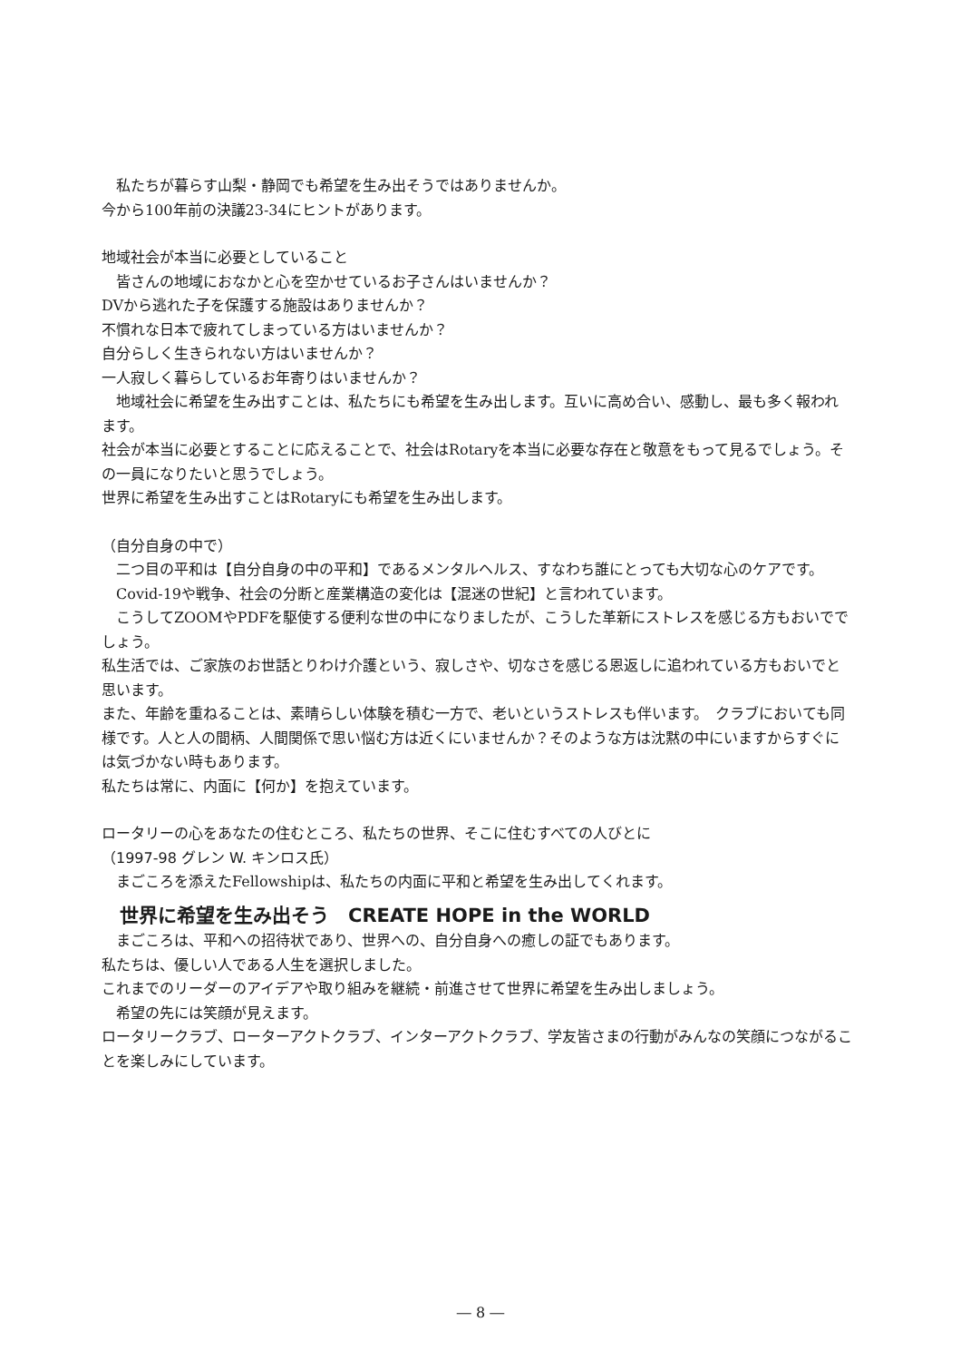私たちが暮らす山梨・静岡でも希望を生み出そうではありませんか。
今から100年前の決議23-34にヒントがあります。
地域社会が本当に必要としていること
皆さんの地域におなかと心を空かせているお子さんはいませんか？
DVから逃れた子を保護する施設はありませんか？
不慣れな日本で疲れてしまっている方はいませんか？
自分らしく生きられない方はいませんか？
一人寂しく暮らしているお年寄りはいませんか？
地域社会に希望を生み出すことは、私たちにも希望を生み出します。互いに高め合い、感動し、最も多く報われます。
社会が本当に必要とすることに応えることで、社会はRotaryを本当に必要な存在と敬意をもって見るでしょう。その一員になりたいと思うでしょう。
世界に希望を生み出すことはRotaryにも希望を生み出します。
（自分自身の中で）
二つ目の平和は【自分自身の中の平和】であるメンタルヘルス、すなわち誰にとっても大切な心のケアです。
Covid-19や戦争、社会の分断と産業構造の変化は【混迷の世紀】と言われています。
こうしてZOOMやPDFを駆使する便利な世の中になりましたが、こうした革新にストレスを感じる方もおいででしょう。
私生活では、ご家族のお世話とりわけ介護という、寂しさや、切なさを感じる恩返しに追われている方もおいでと思います。
また、年齢を重ねることは、素晴らしい体験を積む一方で、老いというストレスも伴います。　クラブにおいても同様です。人と人の間柄、人間関係で思い悩む方は近くにいませんか？そのような方は沈黙の中にいますからすぐには気づかない時もあります。
私たちは常に、内面に【何か】を抱えています。
ロータリーの心をあなたの住むところ、私たちの世界、そこに住むすべての人びとに
（1997-98 グレン W. キンロス氏）
まごころを添えたFellowshipは、私たちの内面に平和と希望を生み出してくれます。
世界に希望を生み出そう　CREATE HOPE in the WORLD
まごころは、平和への招待状であり、世界への、自分自身への癒しの証でもあります。
私たちは、優しい人である人生を選択しました。
これまでのリーダーのアイデアや取り組みを継続・前進させて世界に希望を生み出しましょう。
希望の先には笑顔が見えます。
ロータリークラブ、ローターアクトクラブ、インターアクトクラブ、学友皆さまの行動がみんなの笑顔につながることを楽しみにしています。
― 8 ―